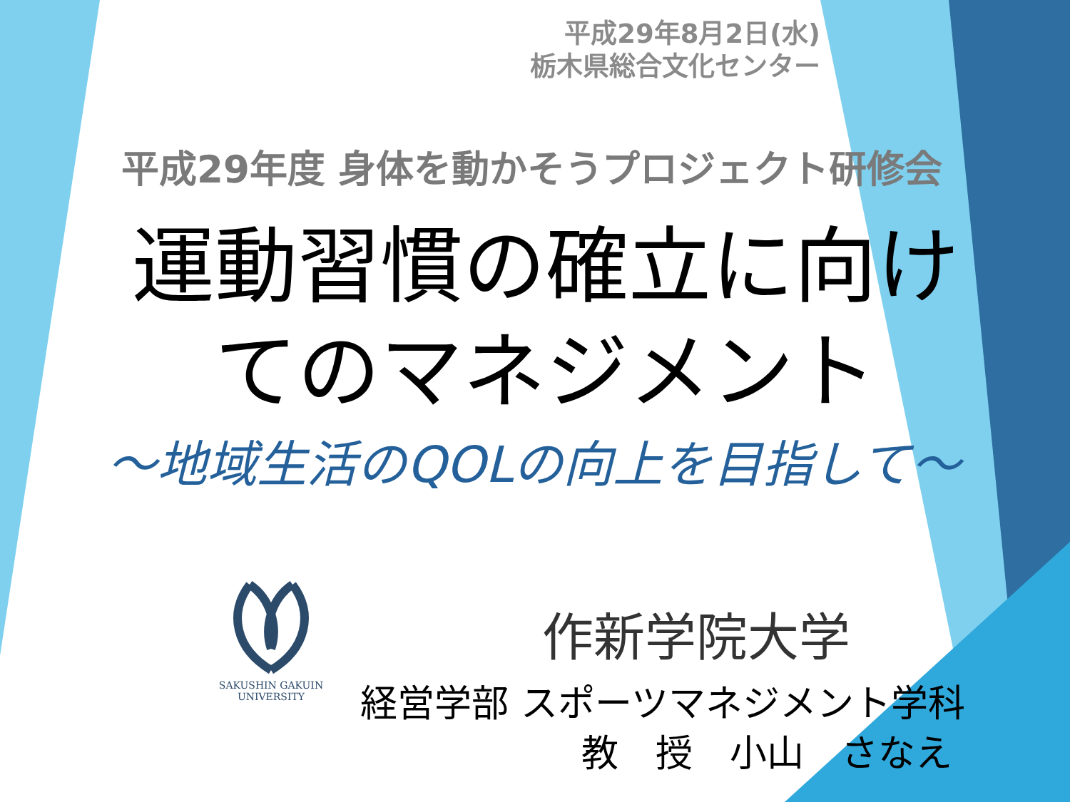平成29年8月2日(水)
栃木県総合文化センター
平成29年度 身体を動かそうプロジェクト研修会
運動習慣の確立に向け
てのマネジメント
～地域生活のQOLの向上を目指して～
SAKUSHIN GAKUIN
UNIVERSITY
作新学院大学
経営学部 スポーツマネジメント学科
教　授　小山　さなえ